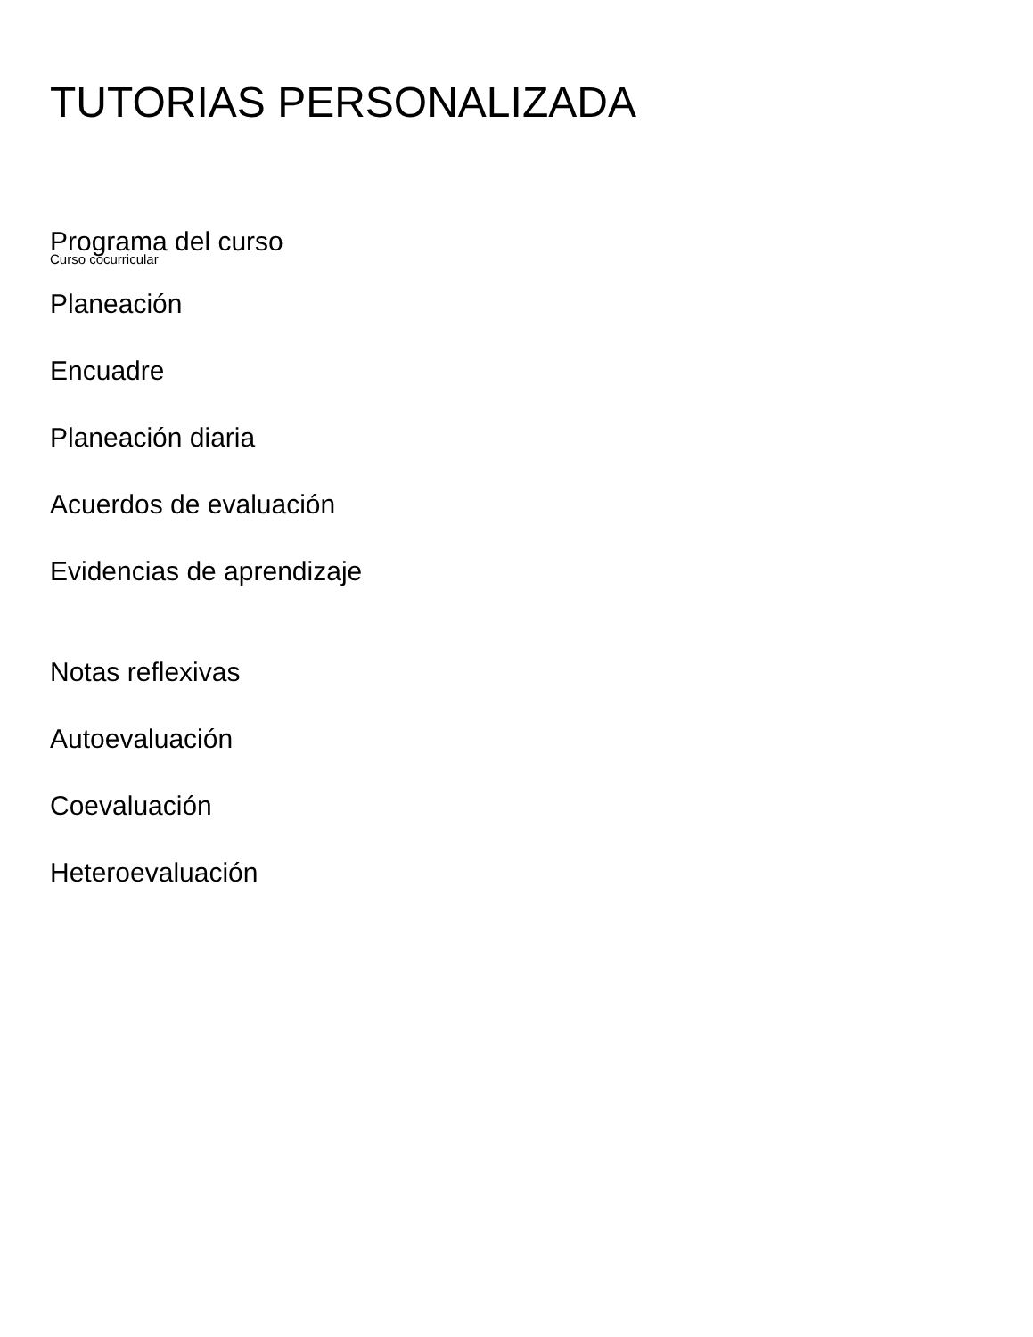TUTORIAS PERSONALIZADA
Programa del curso
Curso cocurricular
Planeación
Encuadre
Planeación diaria
Acuerdos de evaluación
Evidencias de aprendizaje
Notas reflexivas
Autoevaluación
Coevaluación
Heteroevaluación